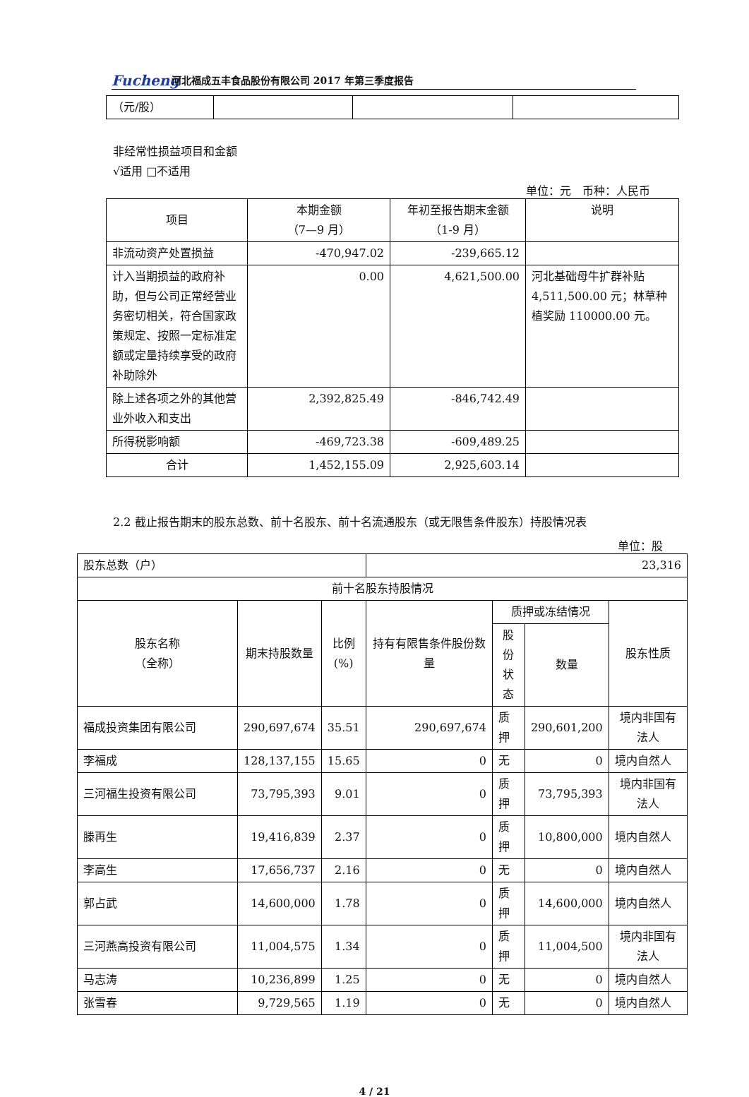Fucheng
河北福成五丰食品股份有限公司 2017 年第三季度报告
| （元/股） | | | |
非经常性损益项目和金额
√适用 □不适用
单位：元　币种：人民币
| 项目 | 本期金额 （7—9 月） | 年初至报告期末金额 （1-9 月） | 说明 |
| --- | --- | --- | --- |
| 非流动资产处置损益 | -470,947.02 | -239,665.12 | |
| 计入当期损益的政府补助，但与公司正常经营业务密切相关，符合国家政策规定、按照一定标准定额或定量持续享受的政府补助除外 | 0.00 | 4,621,500.00 | 河北基础母牛扩群补贴 4,511,500.00 元；林草种植奖励 110000.00 元。 |
| 除上述各项之外的其他营业外收入和支出 | 2,392,825.49 | -846,742.49 | |
| 所得税影响额 | -469,723.38 | -609,489.25 | |
| 合计 | 1,452,155.09 | 2,925,603.14 | |
2.2 截止报告期末的股东总数、前十名股东、前十名流通股东（或无限售条件股东）持股情况表
单位：股
| 股东总数（户） | | | 23,316 | | | |
| 前十名股东持股情况 | | | | | | |
| 股东名称 （全称） | 期末持股数量 | 比例 (%) | 持有有限售条件股份数量 | 质押或冻结情况 | | 股东性质 |
| | | | | 股份 状态 | 数量 | |
| 福成投资集团有限公司 | 290,697,674 | 35.51 | 290,697,674 | 质押 | 290,601,200 | 境内非国有法人 |
| 李福成 | 128,137,155 | 15.65 | 0 | 无 | 0 | 境内自然人 |
| 三河福生投资有限公司 | 73,795,393 | 9.01 | 0 | 质押 | 73,795,393 | 境内非国有法人 |
| 滕再生 | 19,416,839 | 2.37 | 0 | 质押 | 10,800,000 | 境内自然人 |
| 李高生 | 17,656,737 | 2.16 | 0 | 无 | 0 | 境内自然人 |
| 郭占武 | 14,600,000 | 1.78 | 0 | 质押 | 14,600,000 | 境内自然人 |
| 三河燕高投资有限公司 | 11,004,575 | 1.34 | 0 | 质押 | 11,004,500 | 境内非国有法人 |
| 马志涛 | 10,236,899 | 1.25 | 0 | 无 | 0 | 境内自然人 |
| 张雪春 | 9,729,565 | 1.19 | 0 | 无 | 0 | 境内自然人 |
4 / 21